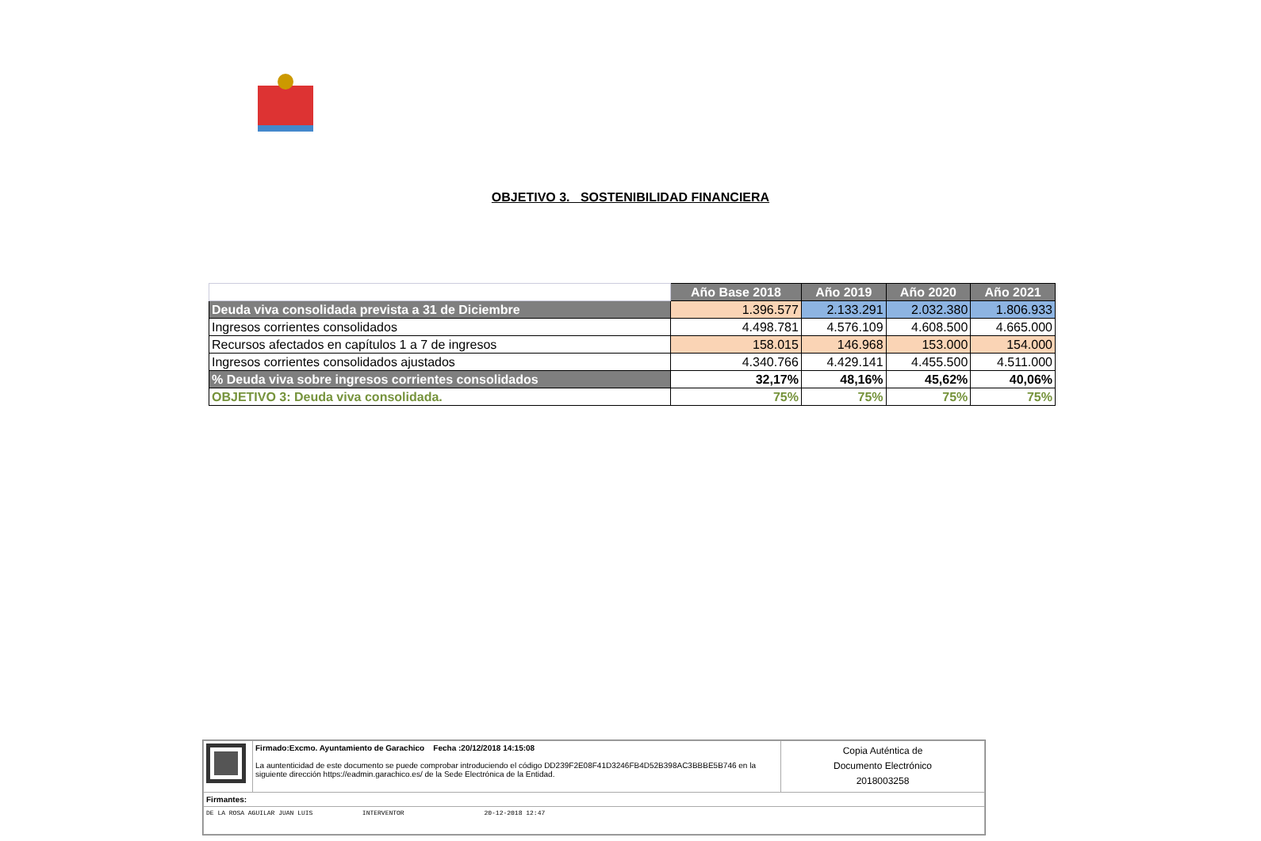OBJETIVO 3. SOSTENIBILIDAD FINANCIERA
| | Año Base 2018 | Año 2019 | Año 2020 | Año 2021 |
| Deuda viva consolidada prevista a 31 de Diciembre | 1.396.577 | 2.133.291 | 2.032.380 | 1.806.933 |
| Ingresos corrientes consolidados | 4.498.781 | 4.576.109 | 4.608.500 | 4.665.000 |
| Recursos afectados en capítulos 1 a 7 de ingresos | 158.015 | 146.968 | 153.000 | 154.000 |
| Ingresos corrientes consolidados ajustados | 4.340.766 | 4.429.141 | 4.455.500 | 4.511.000 |
| % Deuda viva sobre ingresos corrientes consolidados | 32,17% | 48,16% | 45,62% | 40,06% |
| OBJETIVO 3: Deuda viva consolidada. | 75% | 75% | 75% | 75% |
| | Firmado:Excmo. Ayuntamiento de Garachico Fecha :20/12/2018 14:15:08 La auntenticidad de este documento se puede comprobar introduciendo el código DD239F2E08F41D3246FB4D52B398AC3BBBE5B746 en la siguiente dirección https://eadmin.garachico.es/ de la Sede Electrónica de la Entidad. | Copia Auténtica de Documento Electrónico 2018003258 |
| Firmantes: | | |
| DE LA ROSA AGUILAR JUAN LUIS INTERVENTOR 20-12-2018 12:47 | | |